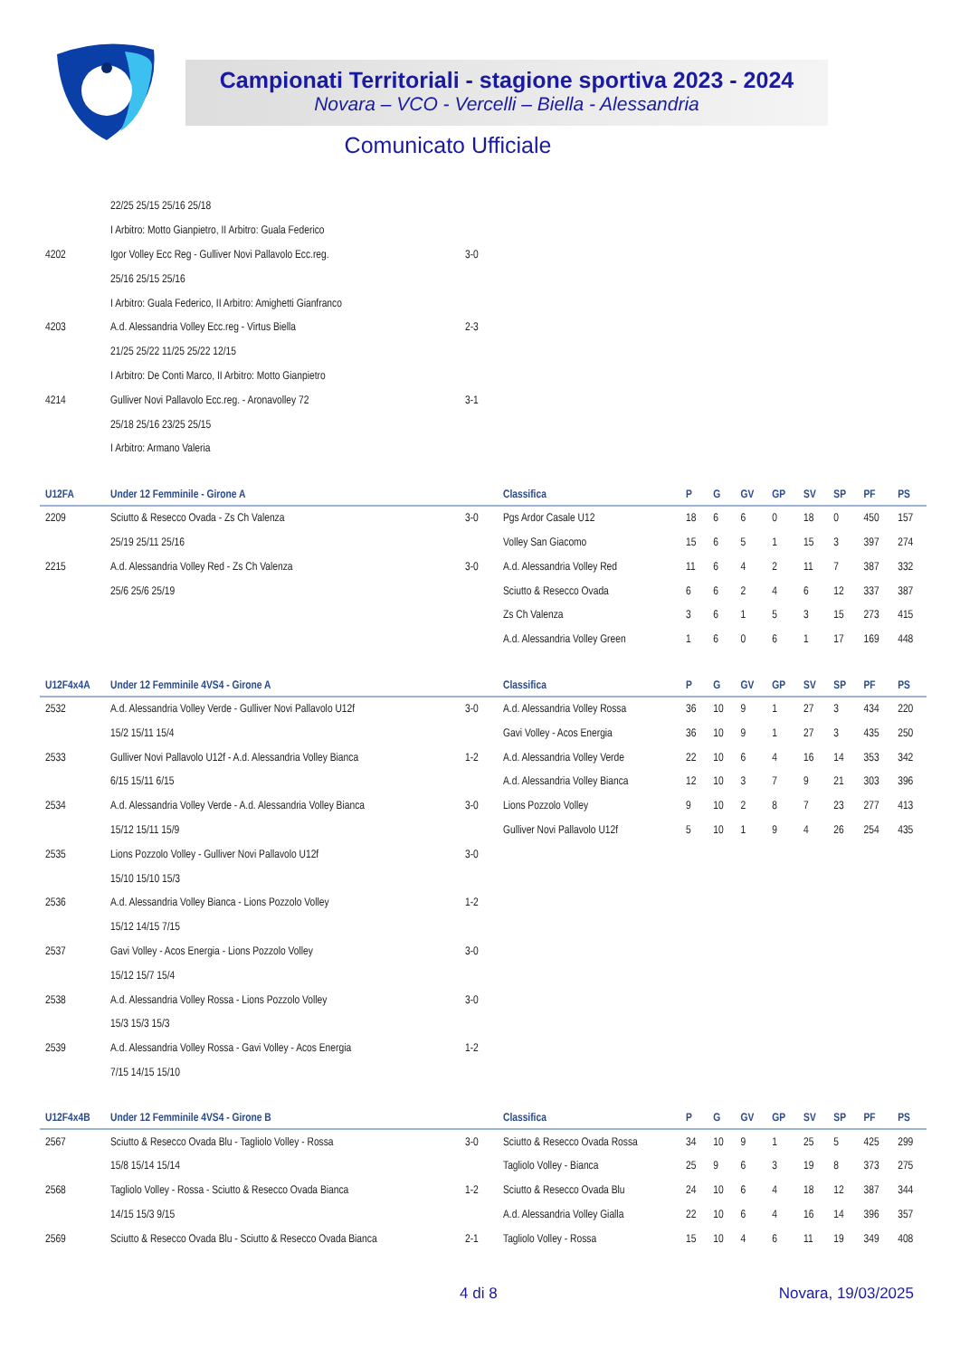Campionati Territoriali - stagione sportiva 2023 - 2024
Novara – VCO - Vercelli – Biella - Alessandria
Comunicato Ufficiale
| | 22/25 25/15 25/16 25/18 | |
| | I Arbitro: Motto Gianpietro, II Arbitro: Guala Federico | |
| 4202 | Igor Volley Ecc Reg - Gulliver Novi Pallavolo Ecc.reg. | 3-0 |
| | 25/16 25/15 25/16 | |
| | I Arbitro: Guala Federico, II Arbitro: Amighetti Gianfranco | |
| 4203 | A.d. Alessandria Volley Ecc.reg - Virtus Biella | 2-3 |
| | 21/25 25/22 11/25 25/22 12/15 | |
| | I Arbitro: De Conti Marco, II Arbitro: Motto Gianpietro | |
| 4214 | Gulliver Novi Pallavolo Ecc.reg. - Aronavolley 72 | 3-1 |
| | 25/18 25/16 23/25 25/15 | |
| | I Arbitro: Armano Valeria | |
| U12FA | Under 12 Femminile - Girone A | | Classifica | P | G | GV | GP | SV | SP | PF | PS |
| --- | --- | --- | --- | --- | --- | --- | --- | --- | --- | --- | --- |
| 2209 | Sciutto & Resecco Ovada - Zs Ch Valenza | 3-0 | Pgs Ardor Casale U12 | 18 | 6 | 6 | 0 | 18 | 0 | 450 | 157 |
| | 25/19 25/11 25/16 | | Volley San Giacomo | 15 | 6 | 5 | 1 | 15 | 3 | 397 | 274 |
| 2215 | A.d. Alessandria Volley Red - Zs Ch Valenza | 3-0 | A.d. Alessandria Volley Red | 11 | 6 | 4 | 2 | 11 | 7 | 387 | 332 |
| | 25/6 25/6 25/19 | | Sciutto & Resecco Ovada | 6 | 6 | 2 | 4 | 6 | 12 | 337 | 387 |
| | | | Zs Ch Valenza | 3 | 6 | 1 | 5 | 3 | 15 | 273 | 415 |
| | | | A.d. Alessandria Volley Green | 1 | 6 | 0 | 6 | 1 | 17 | 169 | 448 |
| U12F4x4A | Under 12 Femminile 4VS4 - Girone A | | Classifica | P | G | GV | GP | SV | SP | PF | PS |
| 2532 | A.d. Alessandria Volley Verde - Gulliver Novi Pallavolo U12f | 3-0 | A.d. Alessandria Volley Rossa | 36 | 10 | 9 | 1 | 27 | 3 | 434 | 220 |
| | 15/2 15/11 15/4 | | Gavi Volley - Acos Energia | 36 | 10 | 9 | 1 | 27 | 3 | 435 | 250 |
| 2533 | Gulliver Novi Pallavolo U12f - A.d. Alessandria Volley Bianca | 1-2 | A.d. Alessandria Volley Verde | 22 | 10 | 6 | 4 | 16 | 14 | 353 | 342 |
| | 6/15 15/11 6/15 | | A.d. Alessandria Volley Bianca | 12 | 10 | 3 | 7 | 9 | 21 | 303 | 396 |
| 2534 | A.d. Alessandria Volley Verde - A.d. Alessandria Volley Bianca | 3-0 | Lions Pozzolo Volley | 9 | 10 | 2 | 8 | 7 | 23 | 277 | 413 |
| | 15/12 15/11 15/9 | | Gulliver Novi Pallavolo U12f | 5 | 10 | 1 | 9 | 4 | 26 | 254 | 435 |
| 2535 | Lions Pozzolo Volley - Gulliver Novi Pallavolo U12f | 3-0 | | | | | | | | | |
| | 15/10 15/10 15/3 | | | | | | | | | | |
| 2536 | A.d. Alessandria Volley Bianca - Lions Pozzolo Volley | 1-2 | | | | | | | | | |
| | 15/12 14/15 7/15 | | | | | | | | | | |
| 2537 | Gavi Volley - Acos Energia - Lions Pozzolo Volley | 3-0 | | | | | | | | | |
| | 15/12 15/7 15/4 | | | | | | | | | | |
| 2538 | A.d. Alessandria Volley Rossa - Lions Pozzolo Volley | 3-0 | | | | | | | | | |
| | 15/3 15/3 15/3 | | | | | | | | | | |
| 2539 | A.d. Alessandria Volley Rossa - Gavi Volley - Acos Energia | 1-2 | | | | | | | | | |
| | 7/15 14/15 15/10 | | | | | | | | | | |
| U12F4x4B | Under 12 Femminile 4VS4 - Girone B | | Classifica | P | G | GV | GP | SV | SP | PF | PS |
| 2567 | Sciutto & Resecco Ovada Blu - Tagliolo Volley - Rossa | 3-0 | Sciutto & Resecco Ovada Rossa | 34 | 10 | 9 | 1 | 25 | 5 | 425 | 299 |
| | 15/8 15/14 15/14 | | Tagliolo Volley - Bianca | 25 | 9 | 6 | 3 | 19 | 8 | 373 | 275 |
| 2568 | Tagliolo Volley - Rossa - Sciutto & Resecco Ovada Bianca | 1-2 | Sciutto & Resecco Ovada Blu | 24 | 10 | 6 | 4 | 18 | 12 | 387 | 344 |
| | 14/15 15/3 9/15 | | A.d. Alessandria Volley Gialla | 22 | 10 | 6 | 4 | 16 | 14 | 396 | 357 |
| 2569 | Sciutto & Resecco Ovada Blu - Sciutto & Resecco Ovada Bianca | 2-1 | Tagliolo Volley - Rossa | 15 | 10 | 4 | 6 | 11 | 19 | 349 | 408 |
4 di 8 Novara, 19/03/2025